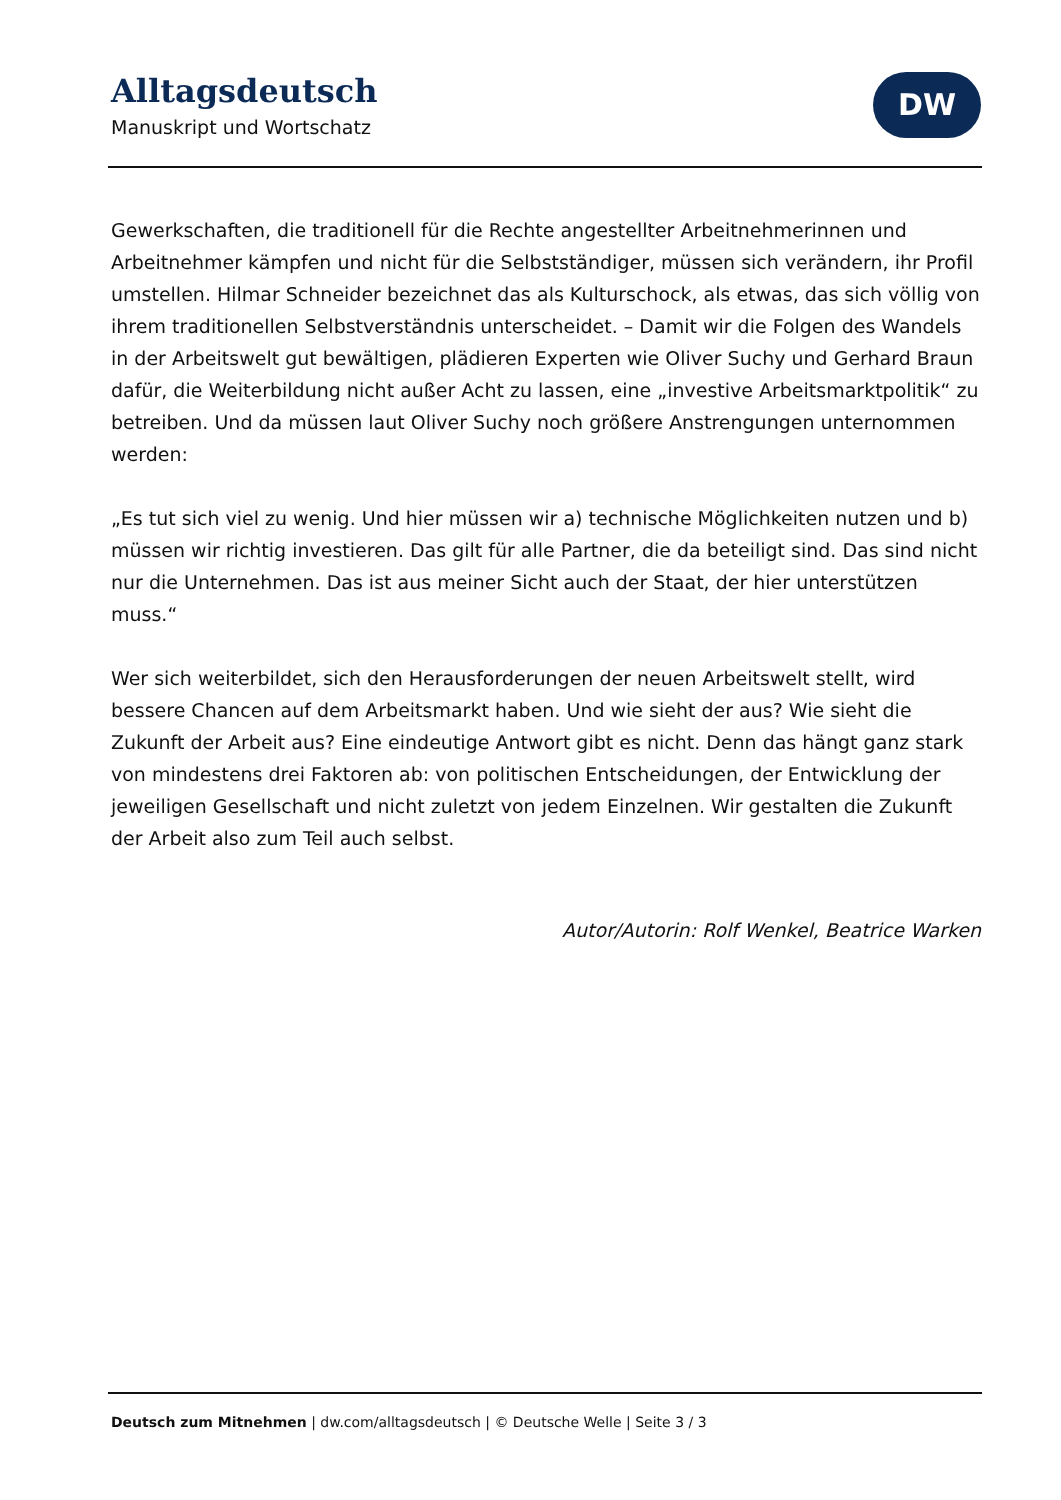Alltagsdeutsch
Manuskript und Wortschatz
DW
Gewerkschaften, die traditionell für die Rechte angestellter Arbeitnehmerinnen und Arbeitnehmer kämpfen und nicht für die Selbstständiger, müssen sich verändern, ihr Profil umstellen. Hilmar Schneider bezeichnet das als Kulturschock, als etwas, das sich völlig von ihrem traditionellen Selbstverständnis unterscheidet. – Damit wir die Folgen des Wandels in der Arbeitswelt gut bewältigen, plädieren Experten wie Oliver Suchy und Gerhard Braun dafür, die Weiterbildung nicht außer Acht zu lassen, eine „investive Arbeitsmarktpolitik“ zu betreiben. Und da müssen laut Oliver Suchy noch größere Anstrengungen unternommen werden:
„Es tut sich viel zu wenig. Und hier müssen wir a) technische Möglichkeiten nutzen und b) müssen wir richtig investieren. Das gilt für alle Partner, die da beteiligt sind. Das sind nicht nur die Unternehmen. Das ist aus meiner Sicht auch der Staat, der hier unterstützen muss.“
Wer sich weiterbildet, sich den Herausforderungen der neuen Arbeitswelt stellt, wird bessere Chancen auf dem Arbeitsmarkt haben. Und wie sieht der aus? Wie sieht die Zukunft der Arbeit aus? Eine eindeutige Antwort gibt es nicht. Denn das hängt ganz stark von mindestens drei Faktoren ab: von politischen Entscheidungen, der Entwicklung der jeweiligen Gesellschaft und nicht zuletzt von jedem Einzelnen. Wir gestalten die Zukunft der Arbeit also zum Teil auch selbst.
Autor/Autorin: Rolf Wenkel, Beatrice Warken
Deutsch zum Mitnehmen | dw.com/alltagsdeutsch | © Deutsche Welle | Seite 3 / 3